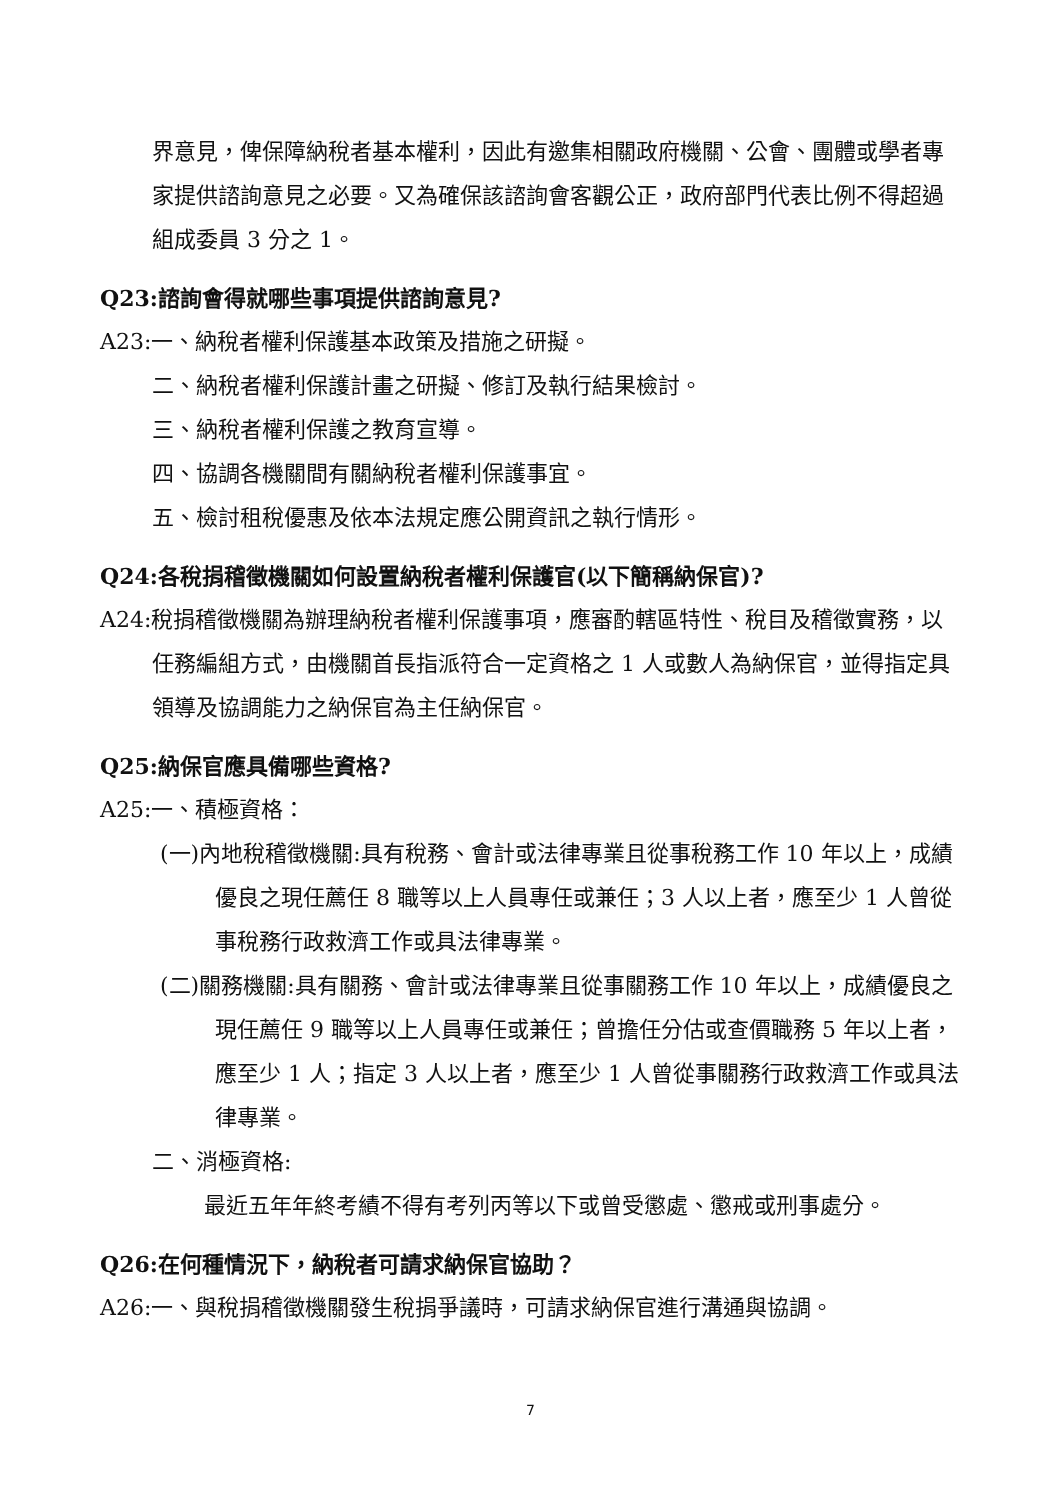界意見，俾保障納稅者基本權利，因此有邀集相關政府機關、公會、團體或學者專家提供諮詢意見之必要。又為確保該諮詢會客觀公正，政府部門代表比例不得超過組成委員 3 分之 1。
Q23:諮詢會得就哪些事項提供諮詢意見?
A23:一、納稅者權利保護基本政策及措施之研擬。
二、納稅者權利保護計畫之研擬、修訂及執行結果檢討。
三、納稅者權利保護之教育宣導。
四、協調各機關間有關納稅者權利保護事宜。
五、檢討租稅優惠及依本法規定應公開資訊之執行情形。
Q24:各稅捐稽徵機關如何設置納稅者權利保護官(以下簡稱納保官)?
A24:稅捐稽徵機關為辦理納稅者權利保護事項，應審酌轄區特性、稅目及稽徵實務，以任務編組方式，由機關首長指派符合一定資格之 1 人或數人為納保官，並得指定具領導及協調能力之納保官為主任納保官。
Q25:納保官應具備哪些資格?
A25:一、積極資格：
(一)內地稅稽徵機關:具有稅務、會計或法律專業且從事稅務工作 10 年以上，成績優良之現任薦任 8 職等以上人員專任或兼任；3 人以上者，應至少 1 人曾從事稅務行政救濟工作或具法律專業。
(二)關務機關:具有關務、會計或法律專業且從事關務工作 10 年以上，成績優良之現任薦任 9 職等以上人員專任或兼任；曾擔任分估或查價職務 5 年以上者，應至少 1 人；指定 3 人以上者，應至少 1 人曾從事關務行政救濟工作或具法律專業。
二、消極資格:
最近五年年終考績不得有考列丙等以下或曾受懲處、懲戒或刑事處分。
Q26:在何種情況下，納稅者可請求納保官協助？
A26:一、與稅捐稽徵機關發生稅捐爭議時，可請求納保官進行溝通與協調。
7